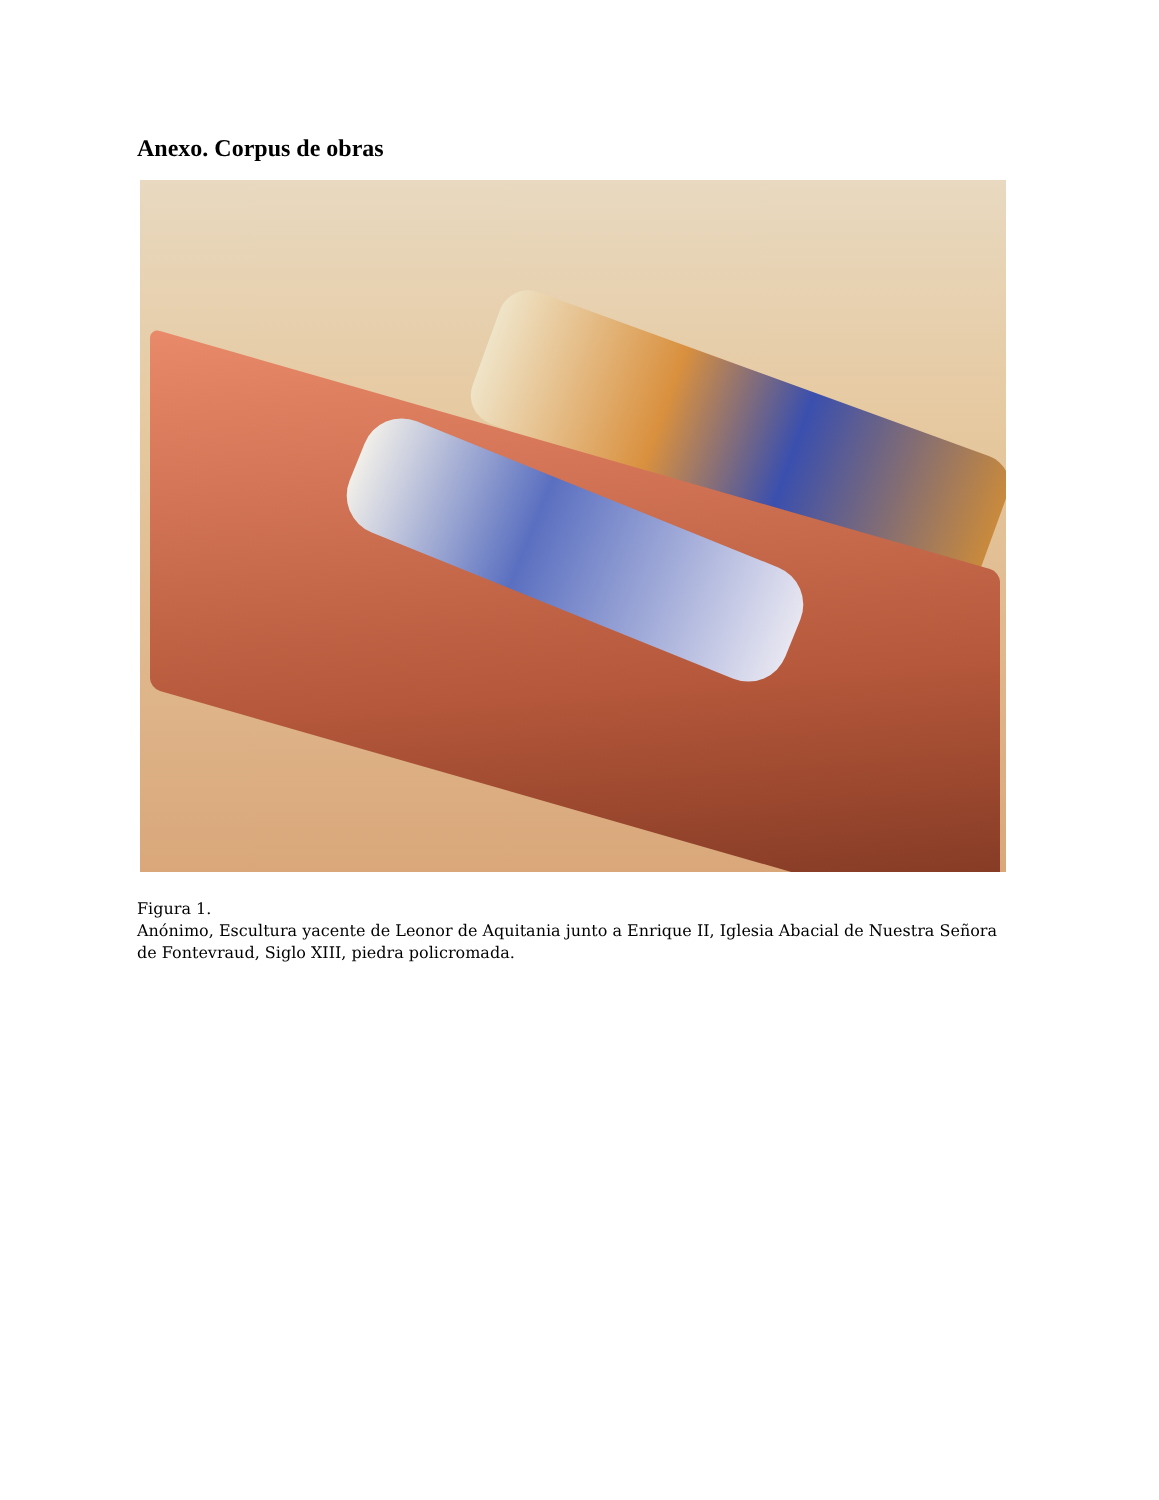Anexo. Corpus de obras
Figura 1.
Anónimo, Escultura yacente de Leonor de Aquitania junto a Enrique II, Iglesia Abacial de Nuestra Señora de Fontevraud, Siglo XIII, piedra policromada.